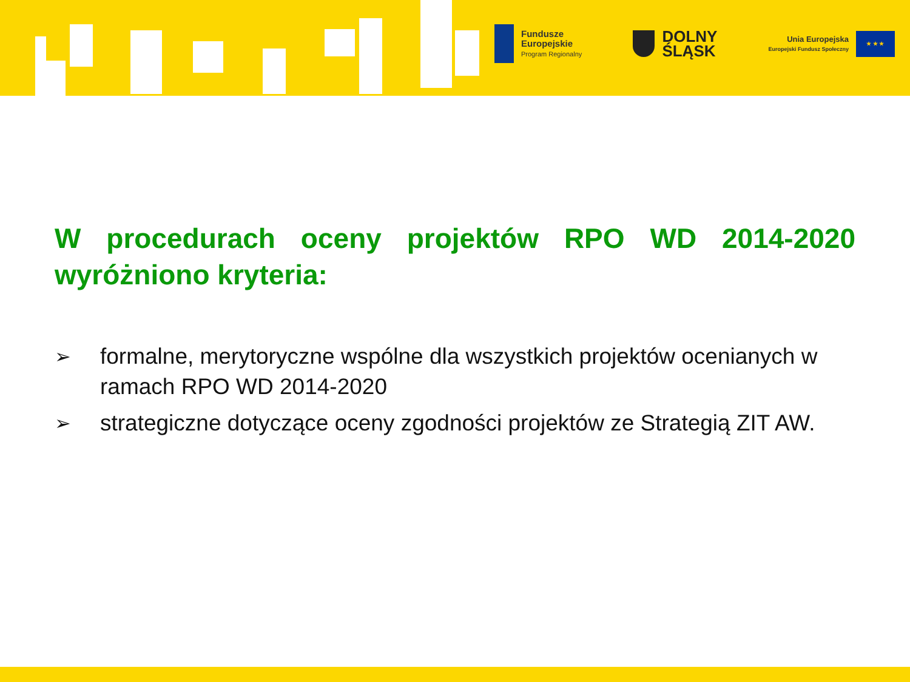Fundusze
Europejskie
Program Regionalny
DOLNY
ŚLĄSK
Unia Europejska
Europejski Fundusz Społeczny
★ ★ ★
W procedurach oceny projektów RPO WD 2014-2020 wyróżniono kryteria:
➢ formalne, merytoryczne wspólne dla wszystkich projektów ocenianych w ramach RPO WD 2014-2020
➢ strategiczne dotyczące oceny zgodności projektów ze Strategią ZIT AW.